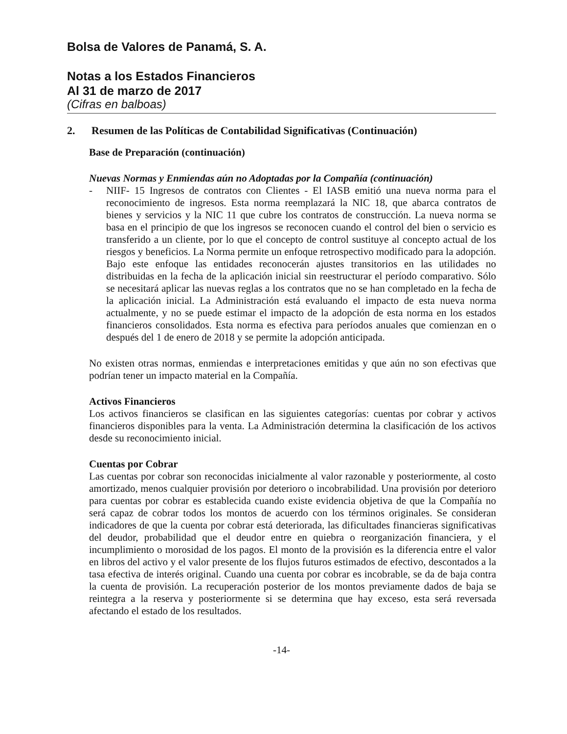Bolsa de Valores de Panamá, S. A.
Notas a los Estados Financieros
Al 31 de marzo de 2017
(Cifras en balboas)
2. Resumen de las Políticas de Contabilidad Significativas (Continuación)
Base de Preparación (continuación)
Nuevas Normas y Enmiendas aún no Adoptadas por la Compañía (continuación)
- NIIF- 15 Ingresos de contratos con Clientes - El IASB emitió una nueva norma para el reconocimiento de ingresos. Esta norma reemplazará la NIC 18, que abarca contratos de bienes y servicios y la NIC 11 que cubre los contratos de construcción. La nueva norma se basa en el principio de que los ingresos se reconocen cuando el control del bien o servicio es transferido a un cliente, por lo que el concepto de control sustituye al concepto actual de los riesgos y beneficios. La Norma permite un enfoque retrospectivo modificado para la adopción. Bajo este enfoque las entidades reconocerán ajustes transitorios en las utilidades no distribuidas en la fecha de la aplicación inicial sin reestructurar el período comparativo. Sólo se necesitará aplicar las nuevas reglas a los contratos que no se han completado en la fecha de la aplicación inicial. La Administración está evaluando el impacto de esta nueva norma actualmente, y no se puede estimar el impacto de la adopción de esta norma en los estados financieros consolidados. Esta norma es efectiva para períodos anuales que comienzan en o después del 1 de enero de 2018 y se permite la adopción anticipada.
No existen otras normas, enmiendas e interpretaciones emitidas y que aún no son efectivas que podrían tener un impacto material en la Compañía.
Activos Financieros
Los activos financieros se clasifican en las siguientes categorías: cuentas por cobrar y activos financieros disponibles para la venta. La Administración determina la clasificación de los activos desde su reconocimiento inicial.
Cuentas por Cobrar
Las cuentas por cobrar son reconocidas inicialmente al valor razonable y posteriormente, al costo amortizado, menos cualquier provisión por deterioro o incobrabilidad. Una provisión por deterioro para cuentas por cobrar es establecida cuando existe evidencia objetiva de que la Compañía no será capaz de cobrar todos los montos de acuerdo con los términos originales. Se consideran indicadores de que la cuenta por cobrar está deteriorada, las dificultades financieras significativas del deudor, probabilidad que el deudor entre en quiebra o reorganización financiera, y el incumplimiento o morosidad de los pagos. El monto de la provisión es la diferencia entre el valor en libros del activo y el valor presente de los flujos futuros estimados de efectivo, descontados a la tasa efectiva de interés original. Cuando una cuenta por cobrar es incobrable, se da de baja contra la cuenta de provisión. La recuperación posterior de los montos previamente dados de baja se reintegra a la reserva y posteriormente si se determina que hay exceso, esta será reversada afectando el estado de los resultados.
-14-